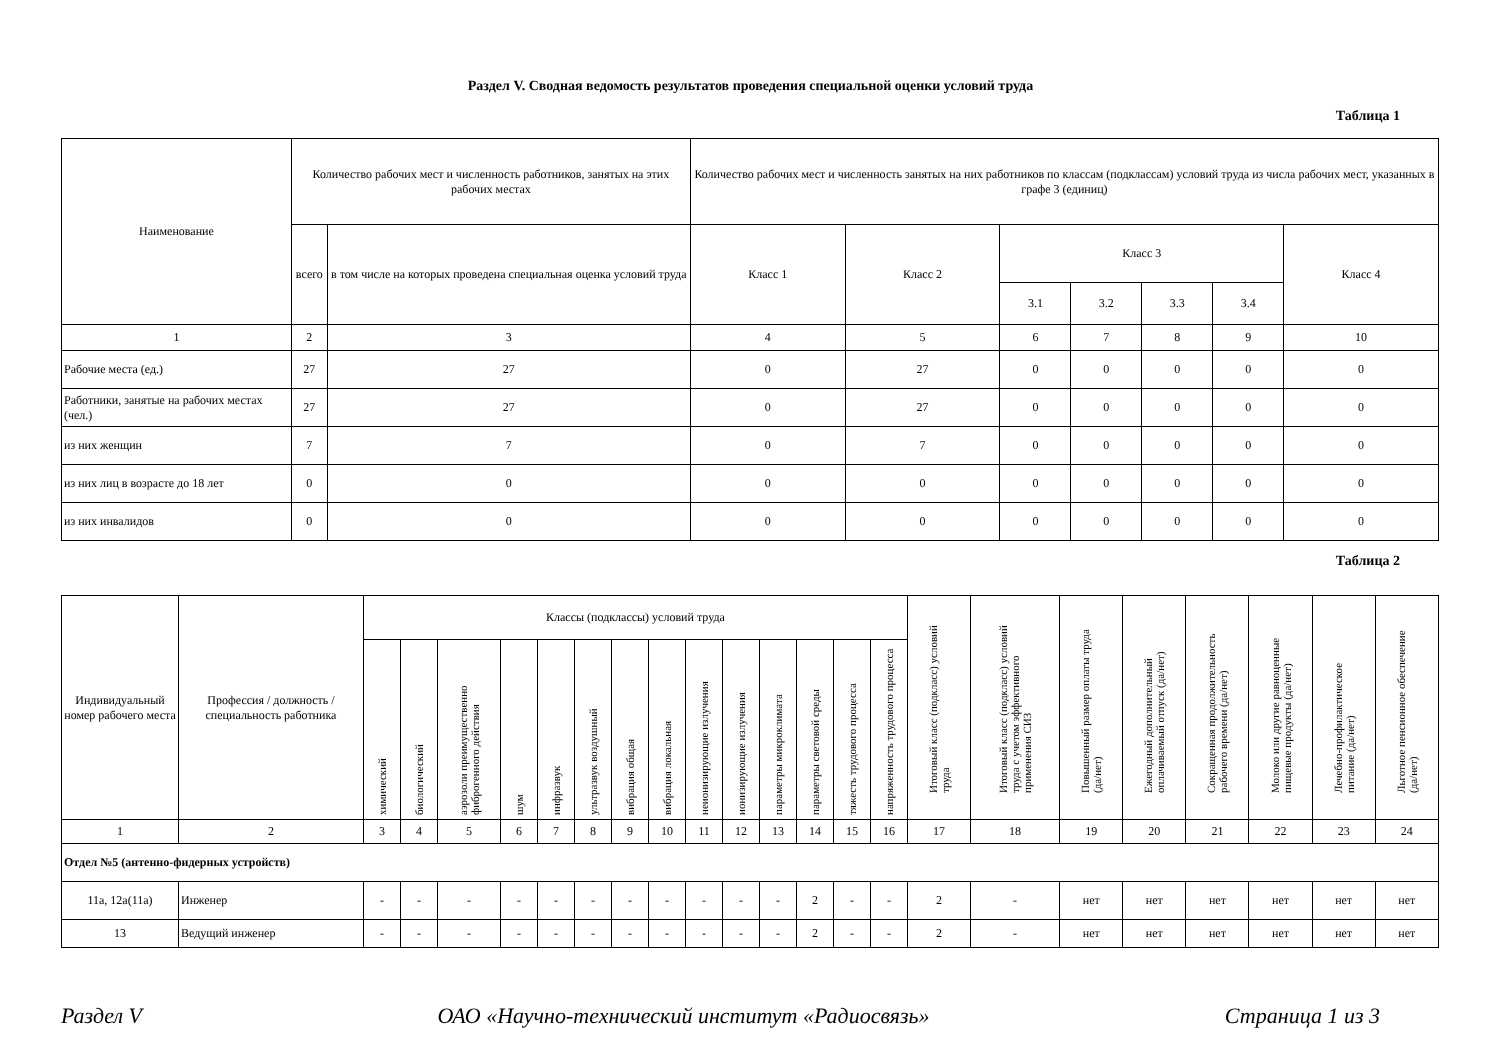Раздел V. Сводная ведомость результатов проведения специальной оценки условий труда
Таблица 1
| Наименование | Количество рабочих мест и численность работников, занятых на этих рабочих местах | | Количество рабочих мест и численность занятых на них работников по классам (подклассам) условий труда из числа рабочих мест, указанных в графе 3 (единиц) | | | | | | |
| --- | --- | --- | --- | --- | --- | --- | --- | --- | --- |
| | всего | в том числе на которых проведена специальная оценка условий труда | Класс 1 | Класс 2 | Класс 3 | | | | Класс 4 |
| | | | | | 3.1 | 3.2 | 3.3 | 3.4 | |
| 1 | 2 | 3 | 4 | 5 | 6 | 7 | 8 | 9 | 10 |
| Рабочие места (ед.) | 27 | 27 | 0 | 27 | 0 | 0 | 0 | 0 | 0 |
| Работники, занятые на рабочих местах (чел.) | 27 | 27 | 0 | 27 | 0 | 0 | 0 | 0 | 0 |
| из них женщин | 7 | 7 | 0 | 7 | 0 | 0 | 0 | 0 | 0 |
| из них лиц в возрасте до 18 лет | 0 | 0 | 0 | 0 | 0 | 0 | 0 | 0 | 0 |
| из них инвалидов | 0 | 0 | 0 | 0 | 0 | 0 | 0 | 0 | 0 |
Таблица 2
| Индивидуальный номер рабочего места | Профессия / должность / специальность работника | Классы (подклассы) условий труда | | | | | | | | | | | | | | Итоговый класс (подкласс) условий труда | Итоговый класс (подкласс) условий труда с учетом эффективного применения СИЗ | Повышенный размер оплаты труда (да/нет) | Ежегодный дополнительный оплачиваемый отпуск (да/нет) | Сокращенная продолжительность рабочего времени (да/нет) | Молоко или другие равноценные пищевые продукты (да/нет) | Лечебно-профилактическое питание (да/нет) | Льготное пенсионное обеспечение (да/нет) |
| --- | --- | --- | --- | --- | --- | --- | --- | --- | --- | --- | --- | --- | --- | --- | --- | --- | --- | --- | --- | --- | --- | --- | --- |
| | | химический | биологический | аэрозоли преимущественно фиброгенного действия | шум | инфразвук | ультразвук воздушный | вибрация общая | вибрация локальная | неионизирующие излучения | ионизирующие излучения | параметры микроклимата | параметры световой среды | тяжесть трудового процесса | напряженность трудового процесса | | | | | | | | |
| 1 | 2 | 3 | 4 | 5 | 6 | 7 | 8 | 9 | 10 | 11 | 12 | 13 | 14 | 15 | 16 | 17 | 18 | 19 | 20 | 21 | 22 | 23 | 24 |
| Отдел №5 (антенно-фидерных устройств) | | | | | | | | | | | | | | | | | | | | | | | |
| 11а, 12а(11а) | Инженер | - | - | - | - | - | - | - | - | - | - | - | 2 | - | - | 2 | - | нет | нет | нет | нет | нет | нет |
| 13 | Ведущий инженер | - | - | - | - | - | - | - | - | - | - | - | 2 | - | - | 2 | - | нет | нет | нет | нет | нет | нет |
Раздел V ОАО «Научно-технический институт «Радиосвязь» Страница 1 из 3